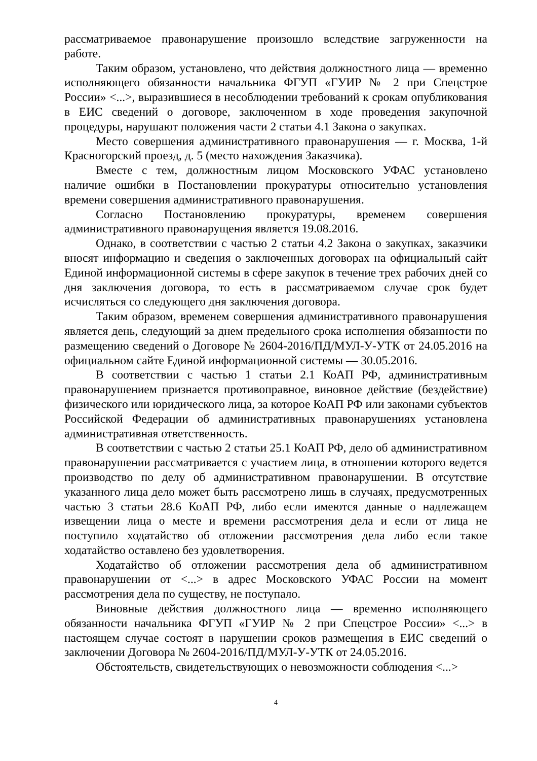рассматриваемое правонарушение произошло вследствие загруженности на работе.
Таким образом, установлено, что действия должностного лица — временно исполняющего обязанности начальника ФГУП «ГУИР № 2 при Спецстрое России» <...>, выразившиеся в несоблюдении требований к срокам опубликования в ЕИС сведений о договоре, заключенном в ходе проведения закупочной процедуры, нарушают положения части 2 статьи 4.1 Закона о закупках.
Место совершения административного правонарушения — г. Москва, 1-й Красногорский проезд, д. 5 (место нахождения Заказчика).
Вместе с тем, должностным лицом Московского УФАС установлено наличие ошибки в Постановлении прокуратуры относительно установления времени совершения административного правонарушения.
Согласно Постановлению прокуратуры, временем совершения административного правонарущения является 19.08.2016.
Однако, в соответствии с частью 2 статьи 4.2 Закона о закупках, заказчики вносят информацию и сведения о заключенных договорах на официальный сайт Единой информационной системы в сфере закупок в течение трех рабочих дней со дня заключения договора, то есть в рассматриваемом случае срок будет исчисляться со следующего дня заключения договора.
Таким образом, временем совершения административного правонарушения является день, следующий за днем предельного срока исполнения обязанности по размещению сведений о Договоре № 2604-2016/ПД/МУЛ-У-УТК от 24.05.2016 на официальном сайте Единой информационной системы — 30.05.2016.
В соответствии с частью 1 статьи 2.1 КоАП РФ, административным правонарушением признается противоправное, виновное действие (бездействие) физического или юридического лица, за которое КоАП РФ или законами субъектов Российской Федерации об административных правонарушениях установлена административная ответственность.
В соответствии с частью 2 статьи 25.1 КоАП РФ, дело об административном правонарушении рассматривается с участием лица, в отношении которого ведется производство по делу об административном правонарушении. В отсутствие указанного лица дело может быть рассмотрено лишь в случаях, предусмотренных частью 3 статьи 28.6 КоАП РФ, либо если имеются данные о надлежащем извещении лица о месте и времени рассмотрения дела и если от лица не поступило ходатайство об отложении рассмотрения дела либо если такое ходатайство оставлено без удовлетворения.
Ходатайство об отложении рассмотрения дела об административном правонарушении от <...> в адрес Московского УФАС России на момент рассмотрения дела по существу, не поступало.
Виновные действия должностного лица — временно исполняющего обязанности начальника ФГУП «ГУИР № 2 при Спецстрое России» <...> в настоящем случае состоят в нарушении сроков размещения в ЕИС сведений о заключении Договора № 2604-2016/ПД/МУЛ-У-УТК от 24.05.2016.
Обстоятельств, свидетельствующих о невозможности соблюдения <...>
4